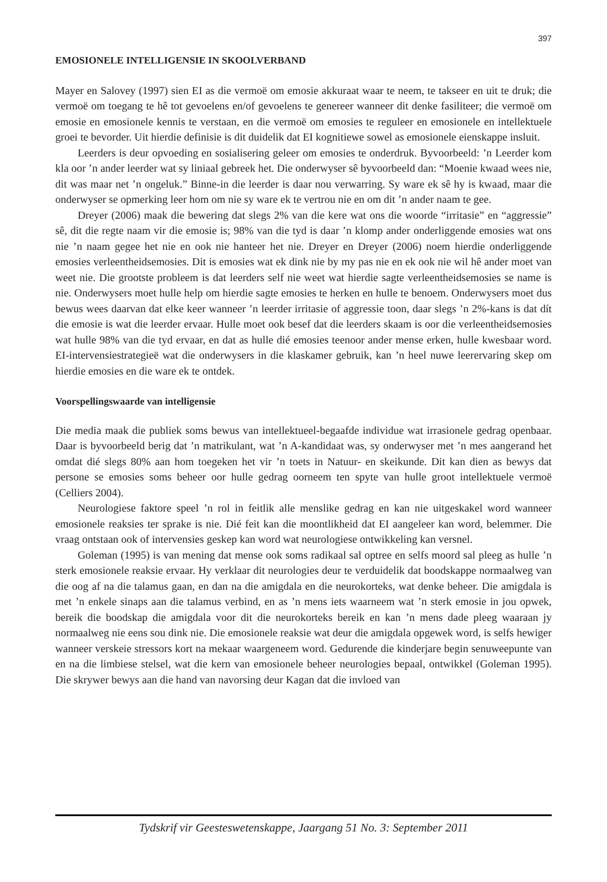397
EMOSIONELE INTELLIGENSIE IN SKOOLVERBAND
Mayer en Salovey (1997) sien EI as die vermoë om emosie akkuraat waar te neem, te takseer en uit te druk; die vermoë om toegang te hê tot gevoelens en/of gevoelens te genereer wanneer dit denke fasiliteer; die vermoë om emosie en emosionele kennis te verstaan, en die vermoë om emosies te reguleer en emosionele en intellektuele groei te bevorder. Uit hierdie definisie is dit duidelik dat EI kognitiewe sowel as emosionele eienskappe insluit.
Leerders is deur opvoeding en sosialisering geleer om emosies te onderdruk. Byvoorbeeld: ’n Leerder kom kla oor ’n ander leerder wat sy liniaal gebreek het. Die onderwyser sê byvoorbeeld dan: “Moenie kwaad wees nie, dit was maar net ’n ongeluk.” Binne-in die leerder is daar nou verwarring. Sy ware ek sê hy is kwaad, maar die onderwyser se opmerking leer hom om nie sy ware ek te vertrou nie en om dit ’n ander naam te gee.
Dreyer (2006) maak die bewering dat slegs 2% van die kere wat ons die woorde “irritasie” en “aggressie” sê, dit die regte naam vir die emosie is; 98% van die tyd is daar ’n klomp ander onderliggende emosies wat ons nie ’n naam gegee het nie en ook nie hanteer het nie. Dreyer en Dreyer (2006) noem hierdie onderliggende emosies verleentheidsemosies. Dit is emosies wat ek dink nie by my pas nie en ek ook nie wil hê ander moet van weet nie. Die grootste probleem is dat leerders self nie weet wat hierdie sagte verleentheidsemosies se name is nie. Onderwysers moet hulle help om hierdie sagte emosies te herken en hulle te benoem. Onderwysers moet dus bewus wees daarvan dat elke keer wanneer ’n leerder irritasie of aggressie toon, daar slegs ’n 2%-kans is dat dít die emosie is wat die leerder ervaar. Hulle moet ook besef dat die leerders skaam is oor die verleentheidsemosies wat hulle 98% van die tyd ervaar, en dat as hulle dié emosies teenoor ander mense erken, hulle kwesbaar word. EI-intervensiestrategieë wat die onderwysers in die klaskamer gebruik, kan ’n heel nuwe leerervaring skep om hierdie emosies en die ware ek te ontdek.
Voorspellingswaarde van intelligensie
Die media maak die publiek soms bewus van intellektueel-begaafde individue wat irrasionele gedrag openbaar. Daar is byvoorbeeld berig dat ’n matrikulant, wat ’n A-kandidaat was, sy onderwyser met ’n mes aangerand het omdat dié slegs 80% aan hom toegeken het vir ’n toets in Natuur- en skeikunde. Dit kan dien as bewys dat persone se emosies soms beheer oor hulle gedrag oorneem ten spyte van hulle groot intellektuele vermoë (Celliers 2004).
Neurologiese faktore speel ’n rol in feitlik alle menslike gedrag en kan nie uitgeskakel word wanneer emosionele reaksies ter sprake is nie. Dié feit kan die moontlikheid dat EI aangeleer kan word, belemmer. Die vraag ontstaan ook of intervensies geskep kan word wat neurologiese ontwikkeling kan versnel.
Goleman (1995) is van mening dat mense ook soms radikaal sal optree en selfs moord sal pleeg as hulle ’n sterk emosionele reaksie ervaar. Hy verklaar dit neurologies deur te verduidelik dat boodskappe normaalweg van die oog af na die talamus gaan, en dan na die amigdala en die neurokorteks, wat denke beheer. Die amigdala is met ’n enkele sinaps aan die talamus verbind, en as ’n mens iets waarneem wat ’n sterk emosie in jou opwek, bereik die boodskap die amigdala voor dit die neurokorteks bereik en kan ’n mens dade pleeg waaraan jy normaalweg nie eens sou dink nie. Die emosionele reaksie wat deur die amigdala opgewek word, is selfs hewiger wanneer verskeie stressors kort na mekaar waargeneem word. Gedurende die kinderjare begin senuweepunte van en na die limbiese stelsel, wat die kern van emosionele beheer neurologies bepaal, ontwikkel (Goleman 1995). Die skrywer bewys aan die hand van navorsing deur Kagan dat die invloed van
Tydskrif vir Geesteswetenskappe, Jaargang 51 No. 3: September 2011